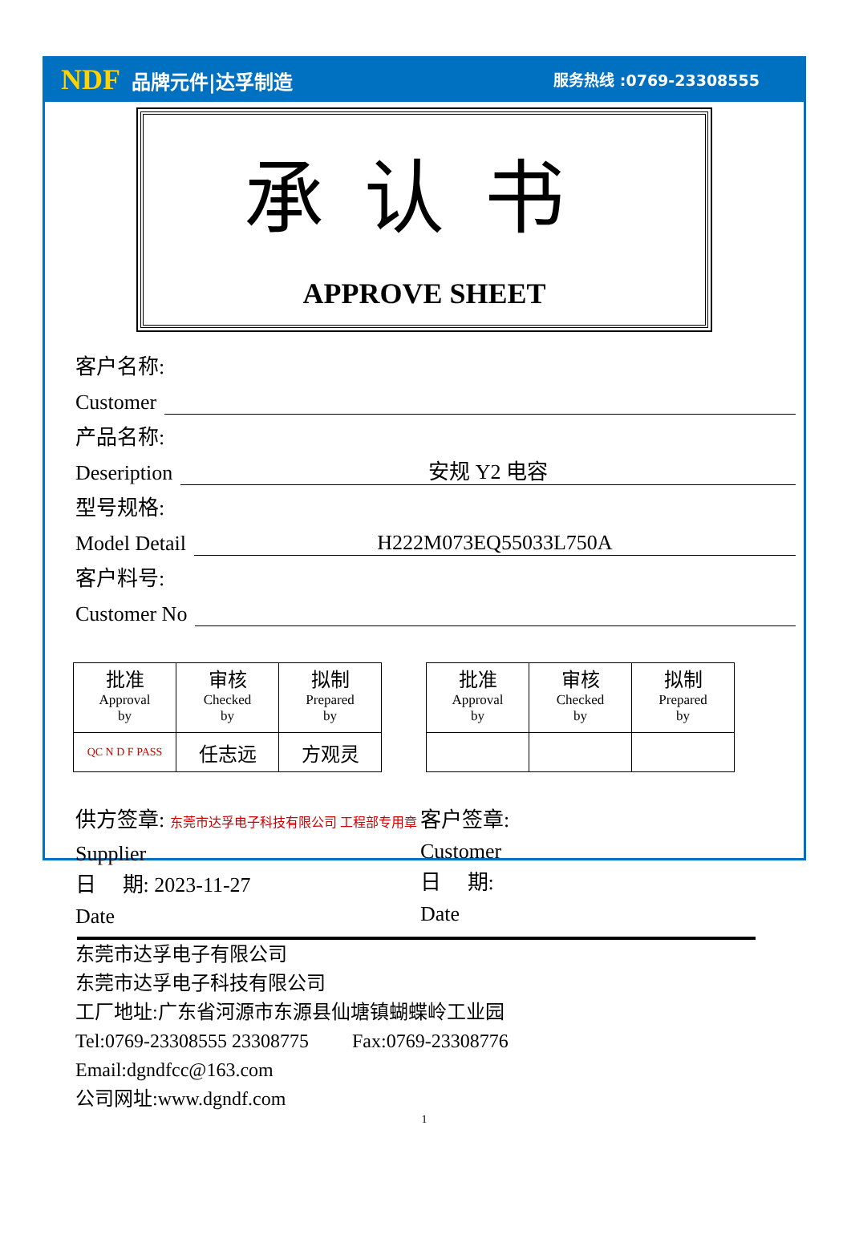NDF 品牌元件|达孚制造
服务热线 :0769-23308555
承认书
APPROVE SHEET
客户名称:
Customer
产品名称:
Deseription 安规 Y2 电容
型号规格:
Model Detail H222M073EQ55033L750A
客户料号:
Customer No
| 批准 Approval by | 审核 Checked by | 拟制 Prepared by |
| QC N D F PASS | 任志远 | 方观灵 |
| 批准 Approval by | 审核 Checked by | 拟制 Prepared by |
供方签章: 东莞市达孚电子科技有限公司 工程部专用章
Supplier
日 期: 2023-11-27
Date
客户签章:
Customer
日 期:
Date
东莞市达孚电子有限公司
东莞市达孚电子科技有限公司
工厂地址:广东省河源市东源县仙塘镇蝴蝶岭工业园
Tel:0769-23308555 23308775 Fax:0769-23308776
Email:dgndfcc@163.com
公司网址:www.dgndf.com
1